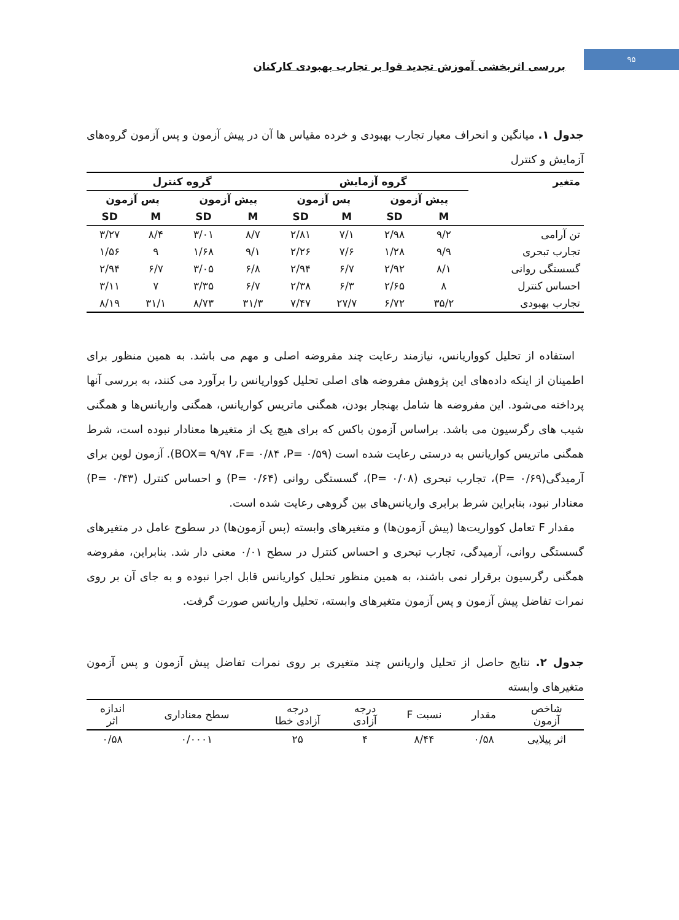۹۵
بررسی اثربخشی آموزش تجدید قوا بر تجارب بهبودی کارکنان
جدول ۱. میانگین و انحراف معیار تجارب بهبودی و خرده مقیاس ها آن در پیش آزمون و پس آزمون گروه‌های آزمایش و کنترل
| متغیر | گروه آزمایش | | | | گروه کنترل | | | |
| --- | --- | --- | --- | --- | --- | --- | --- | --- |
| | پیش آزمون | | پس آزمون | | پیش آزمون | | پس آزمون | |
| | M | SD | M | SD | M | SD | M | SD |
| تن آرامی | ۹/۲ | ۲/۹۸ | ۷/۱ | ۲/۸۱ | ۸/۷ | ۳/۰۱ | ۸/۴ | ۳/۲۷ |
| تجارب تبحری | ۹/۹ | ۱/۲۸ | ۷/۶ | ۲/۲۶ | ۹/۱ | ۱/۶۸ | ۹ | ۱/۵۶ |
| گسستگی روانی | ۸/۱ | ۲/۹۲ | ۶/۷ | ۲/۹۴ | ۶/۸ | ۳/۰۵ | ۶/۷ | ۲/۹۴ |
| احساس کنترل | ۸ | ۲/۶۵ | ۶/۳ | ۲/۳۸ | ۶/۷ | ۳/۳۵ | ۷ | ۳/۱۱ |
| تجارب بهبودی | ۳۵/۲ | ۶/۷۲ | ۲۷/۷ | ۷/۴۷ | ۳۱/۳ | ۸/۷۳ | ۳۱/۱ | ۸/۱۹ |
استفاده از تحلیل کوواریانس، نیازمند رعایت چند مفروضه اصلی و مهم می باشد. به همین منظور برای اطمینان از اینکه داده‌های این پژوهش مفروضه های اصلی تحلیل کوواریانس را برآورد می کنند، به بررسی آنها پرداخته می‌شود. این مفروضه ها شامل بهنجار بودن، همگنی ماتریس کواریانس، همگنی واریانس‌ها و همگنی شیب های رگرسیون می باشد. براساس آزمون باکس که برای هیچ یک از متغیرها معنادار نبوده است، شرط همگنی ماتریس کواریانس به درستی رعایت شده است (BOX= ۹/۹۷ ،F= ۰/۸۴ ،P= ۰/۵۹). آزمون لوین برای آرمیدگی(P= ۰/۶۹)، تجارب تبحری (P= ۰/۰۸)، گسستگی روانی (P= ۰/۶۴) و احساس کنترل (P= ۰/۴۳) معنادار نبود، بنابراین شرط برابری واریانس‌های بین گروهی رعایت شده است.
مقدار F تعامل کوواریت‌ها (پیش آزمون‌ها) و متغیرهای وابسته (پس آزمون‌ها) در سطوح عامل در متغیرهای گسستگی روانی، آرمیدگی، تجارب تبحری و احساس کنترل در سطح ۰/۰۱ معنی دار شد. بنابراین، مفروضه همگنی رگرسیون برقرار نمی باشند، به همین منظور تحلیل کواریانس قابل اجرا نبوده و به جای آن بر روی نمرات تفاضل پیش آزمون و پس آزمون متغیرهای وابسته، تحلیل واریانس صورت گرفت.
جدول ۲. نتایج حاصل از تحلیل واریانس چند متغیری بر روی نمرات تفاضل پیش آزمون و پس آزمون متغیرهای وابسته
| شاخص آزمون | مقدار | نسبت F | درجه آزادی | درجه آزادی خطا | سطح معناداری | اندازه اثر |
| --- | --- | --- | --- | --- | --- | --- |
| اثر پیلایی | ۰/۵۸ | ۸/۴۴ | ۴ | ۲۵ | ۰/۰۰۰۱ | ۰/۵۸ |